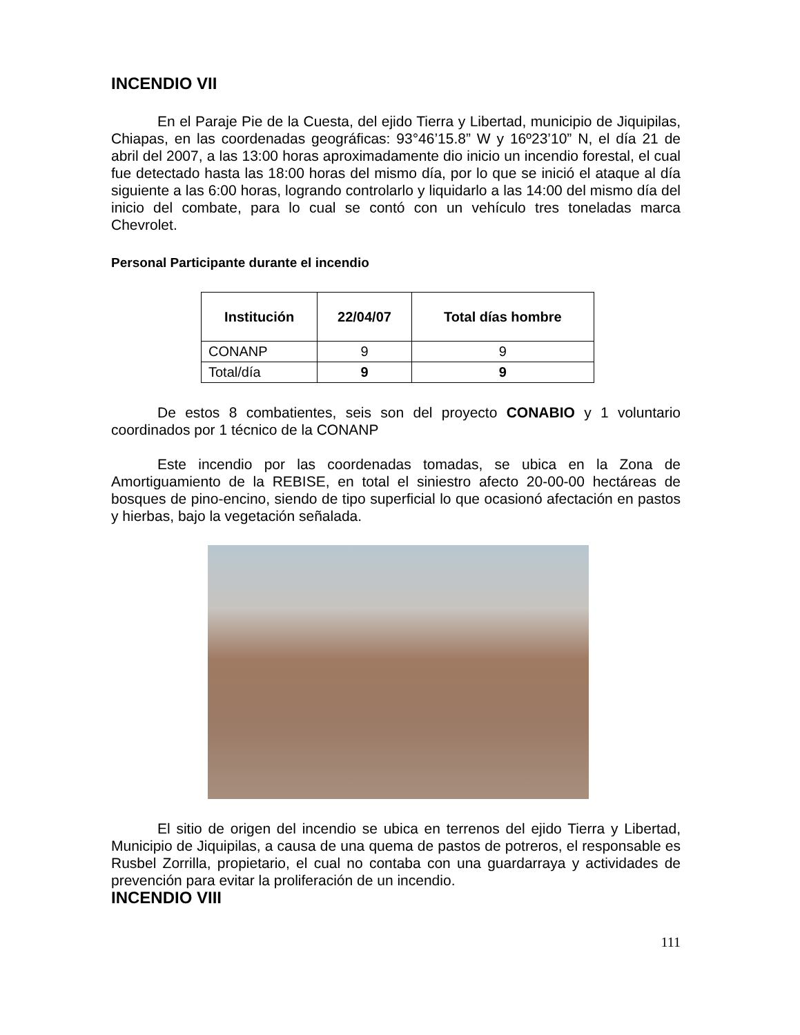INCENDIO VII
En el Paraje Pie de la Cuesta, del ejido Tierra y Libertad, municipio de Jiquipilas, Chiapas, en las coordenadas geográficas: 93°46’15.8” W y 16º23’10” N, el día 21 de abril del 2007, a las 13:00 horas aproximadamente dio inicio un incendio forestal, el cual fue detectado hasta las 18:00 horas del mismo día, por lo que se inició el ataque al día siguiente a las 6:00 horas, logrando controlarlo y liquidarlo a las 14:00 del mismo día del inicio del combate, para lo cual se contó con un vehículo tres toneladas marca Chevrolet.
Personal Participante durante el incendio
| Institución | 22/04/07 | Total días hombre |
| --- | --- | --- |
| CONANP | 9 | 9 |
| Total/día | 9 | 9 |
De estos 8 combatientes, seis son del proyecto CONABIO y 1 voluntario coordinados por 1 técnico de la CONANP
Este incendio por las coordenadas tomadas, se ubica en la Zona de Amortiguamiento de la REBISE, en total el siniestro afecto 20-00-00 hectáreas de bosques de pino-encino, siendo de tipo superficial lo que ocasionó afectación en pastos y hierbas, bajo la vegetación señalada.
El sitio de origen del incendio se ubica en terrenos del ejido Tierra y Libertad, Municipio de Jiquipilas, a causa de una quema de pastos de potreros, el responsable es Rusbel Zorrilla, propietario, el cual no contaba con una guardarraya y actividades de prevención para evitar la proliferación de un incendio.
INCENDIO VIII
111